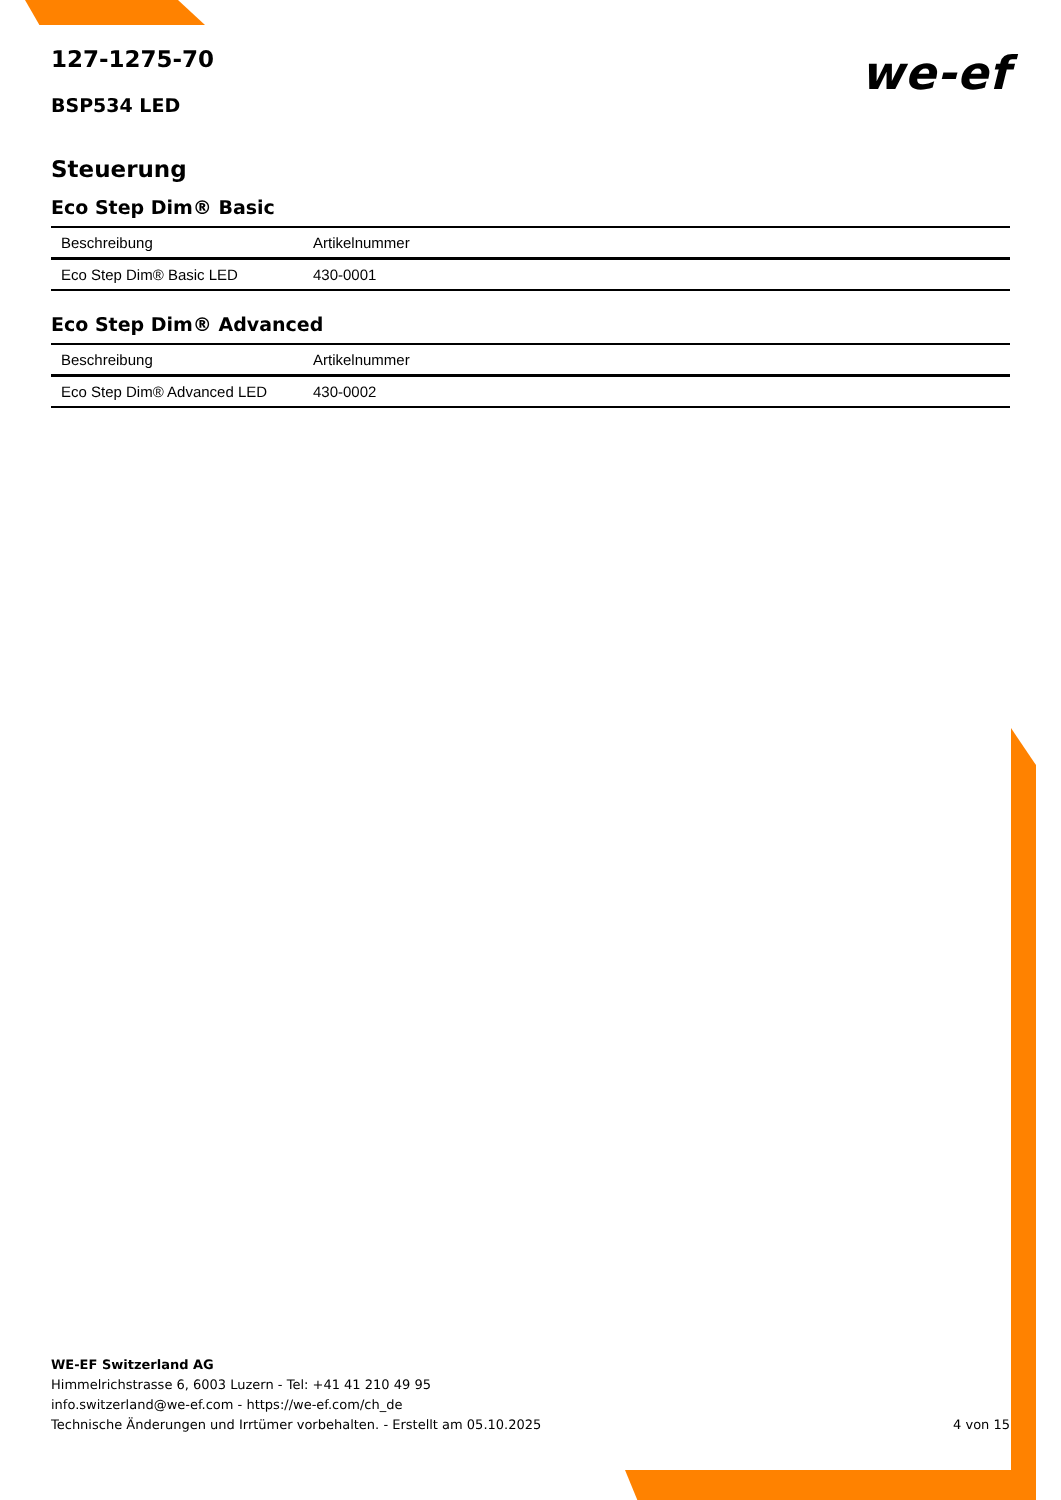127-1275-70
we-ef
BSP534 LED
Steuerung
Eco Step Dim® Basic
| Beschreibung | Artikelnummer |
| --- | --- |
| Eco Step Dim® Basic LED | 430-0001 |
Eco Step Dim® Advanced
| Beschreibung | Artikelnummer |
| --- | --- |
| Eco Step Dim® Advanced LED | 430-0002 |
WE-EF Switzerland AG
Himmelrichstrasse 6, 6003 Luzern - Tel: +41 41 210 49 95
info.switzerland@we-ef.com - https://we-ef.com/ch_de
Technische Änderungen und Irrtümer vorbehalten. - Erstellt am 05.10.2025
4 von 15